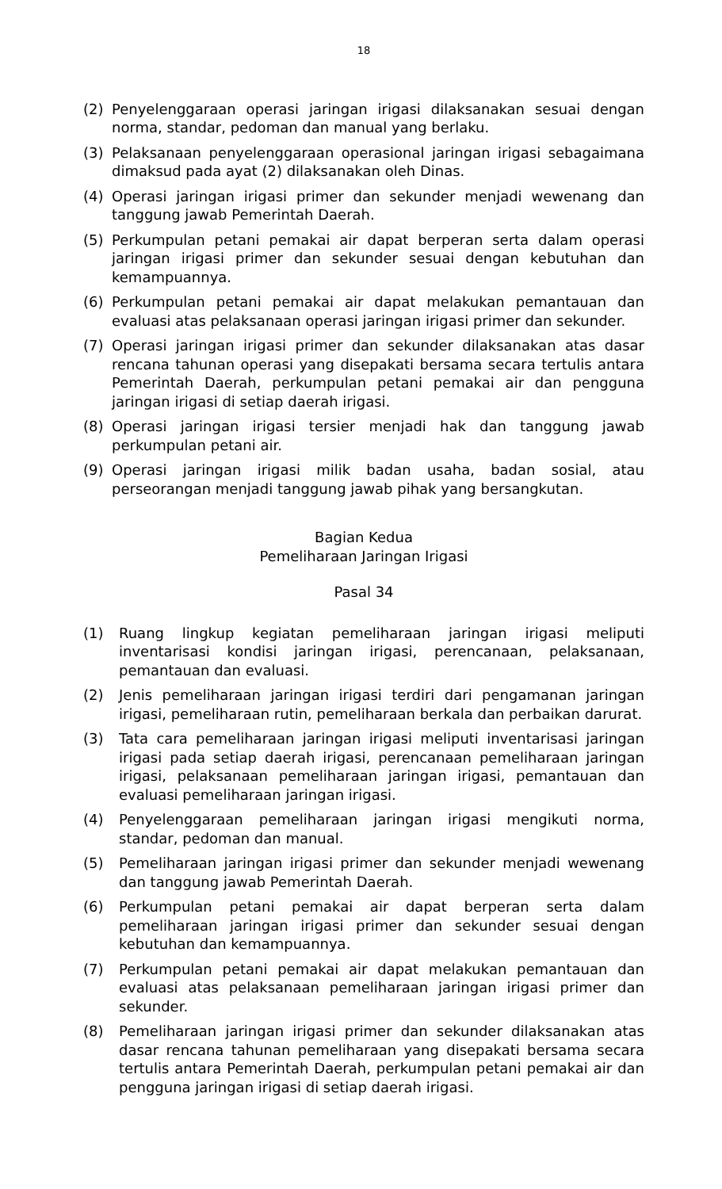18
(2) Penyelenggaraan operasi jaringan irigasi dilaksanakan sesuai dengan norma, standar, pedoman dan manual yang berlaku.
(3) Pelaksanaan penyelenggaraan operasional jaringan irigasi sebagaimana dimaksud pada ayat (2) dilaksanakan oleh Dinas.
(4) Operasi jaringan irigasi primer dan sekunder menjadi wewenang dan tanggung jawab Pemerintah Daerah.
(5) Perkumpulan petani pemakai air dapat berperan serta dalam operasi jaringan irigasi primer dan sekunder sesuai dengan kebutuhan dan kemampuannya.
(6) Perkumpulan petani pemakai air dapat melakukan pemantauan dan evaluasi atas pelaksanaan operasi jaringan irigasi primer dan sekunder.
(7) Operasi jaringan irigasi primer dan sekunder dilaksanakan atas dasar rencana tahunan operasi yang disepakati bersama secara tertulis antara Pemerintah Daerah, perkumpulan petani pemakai air dan pengguna jaringan irigasi di setiap daerah irigasi.
(8) Operasi jaringan irigasi tersier menjadi hak dan tanggung jawab perkumpulan petani air.
(9) Operasi jaringan irigasi milik badan usaha, badan sosial, atau perseorangan menjadi tanggung jawab pihak yang bersangkutan.
Bagian Kedua
Pemeliharaan Jaringan Irigasi
Pasal 34
(1) Ruang lingkup kegiatan pemeliharaan jaringan irigasi meliputi inventarisasi kondisi jaringan irigasi, perencanaan, pelaksanaan, pemantauan dan evaluasi.
(2) Jenis pemeliharaan jaringan irigasi terdiri dari pengamanan jaringan irigasi, pemeliharaan rutin, pemeliharaan berkala dan perbaikan darurat.
(3) Tata cara pemeliharaan jaringan irigasi meliputi inventarisasi jaringan irigasi pada setiap daerah irigasi, perencanaan pemeliharaan jaringan irigasi, pelaksanaan pemeliharaan jaringan irigasi, pemantauan dan evaluasi pemeliharaan jaringan irigasi.
(4) Penyelenggaraan pemeliharaan jaringan irigasi mengikuti norma, standar, pedoman dan manual.
(5) Pemeliharaan jaringan irigasi primer dan sekunder menjadi wewenang dan tanggung jawab Pemerintah Daerah.
(6) Perkumpulan petani pemakai air dapat berperan serta dalam pemeliharaan jaringan irigasi primer dan sekunder sesuai dengan kebutuhan dan kemampuannya.
(7) Perkumpulan petani pemakai air dapat melakukan pemantauan dan evaluasi atas pelaksanaan pemeliharaan jaringan irigasi primer dan sekunder.
(8) Pemeliharaan jaringan irigasi primer dan sekunder dilaksanakan atas dasar rencana tahunan pemeliharaan yang disepakati bersama secara tertulis antara Pemerintah Daerah, perkumpulan petani pemakai air dan pengguna jaringan irigasi di setiap daerah irigasi.